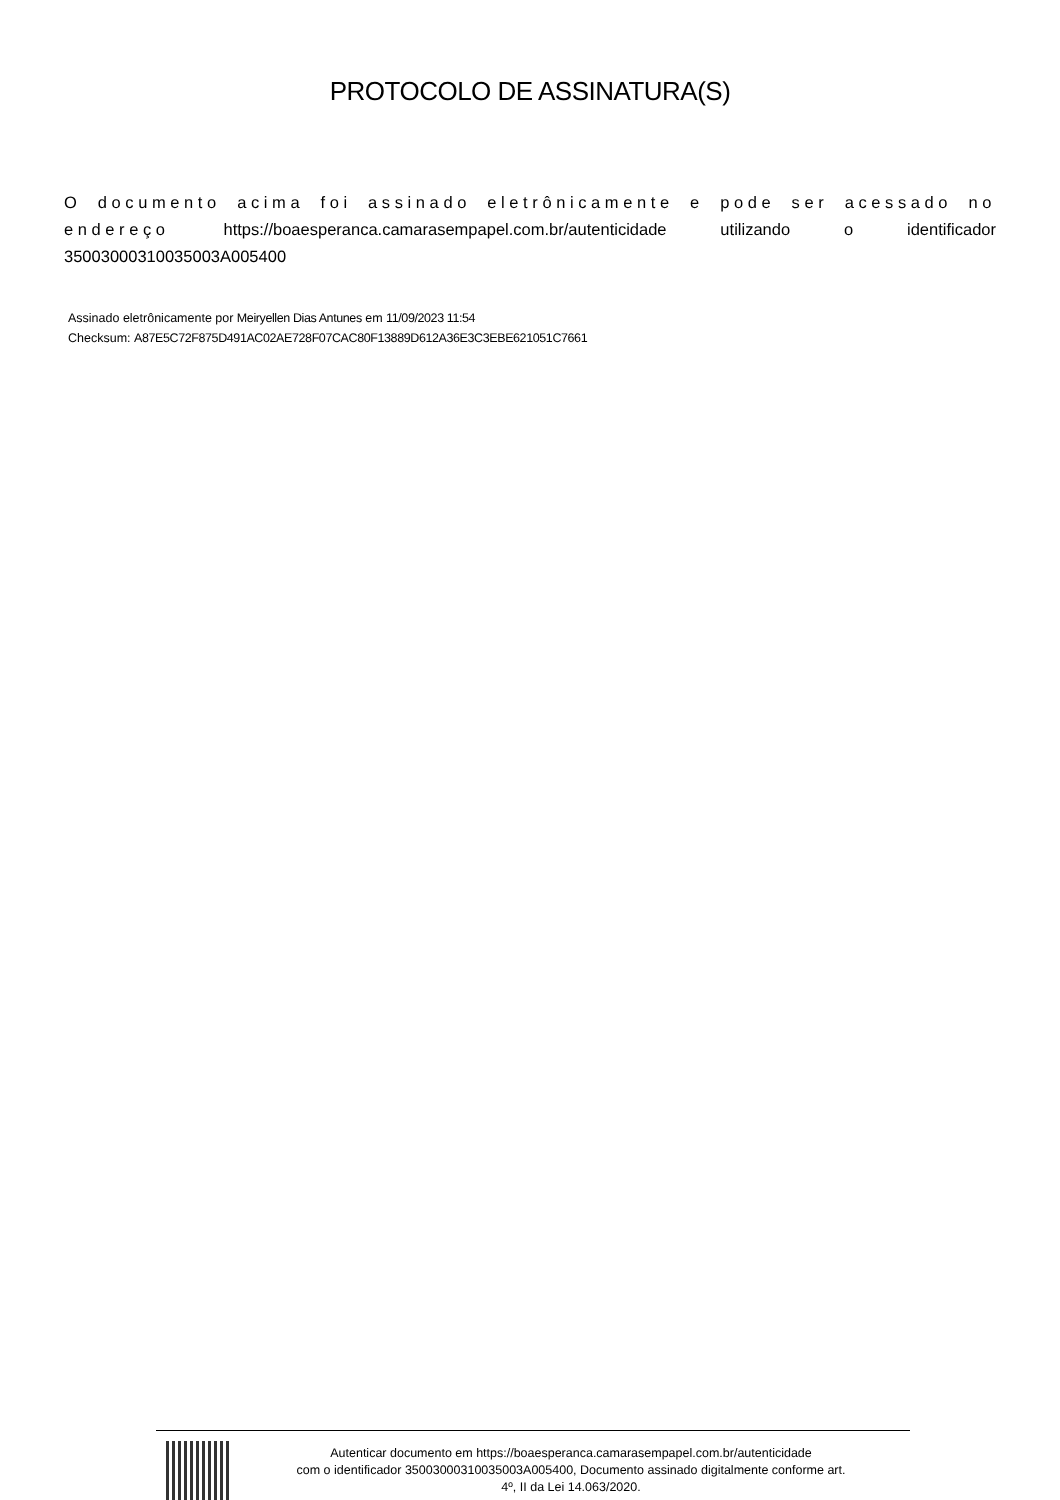PROTOCOLO DE ASSINATURA(S)
O documento acima foi assinado eletrônicamente e pode ser acessado no endereço https://boaesperanca.camarasempapel.com.br/autenticidade utilizando o identificador 35003000310035003A005400
Assinado eletrônicamente por Meiryellen Dias Antunes em 11/09/2023 11:54
Checksum: A87E5C72F875D491AC02AE728F07CAC80F13889D612A36E3C3EBE621051C7661
Autenticar documento em https://boaesperanca.camarasempapel.com.br/autenticidade
com o identificador 35003000310035003A005400, Documento assinado digitalmente conforme art.
4º, II da Lei 14.063/2020.